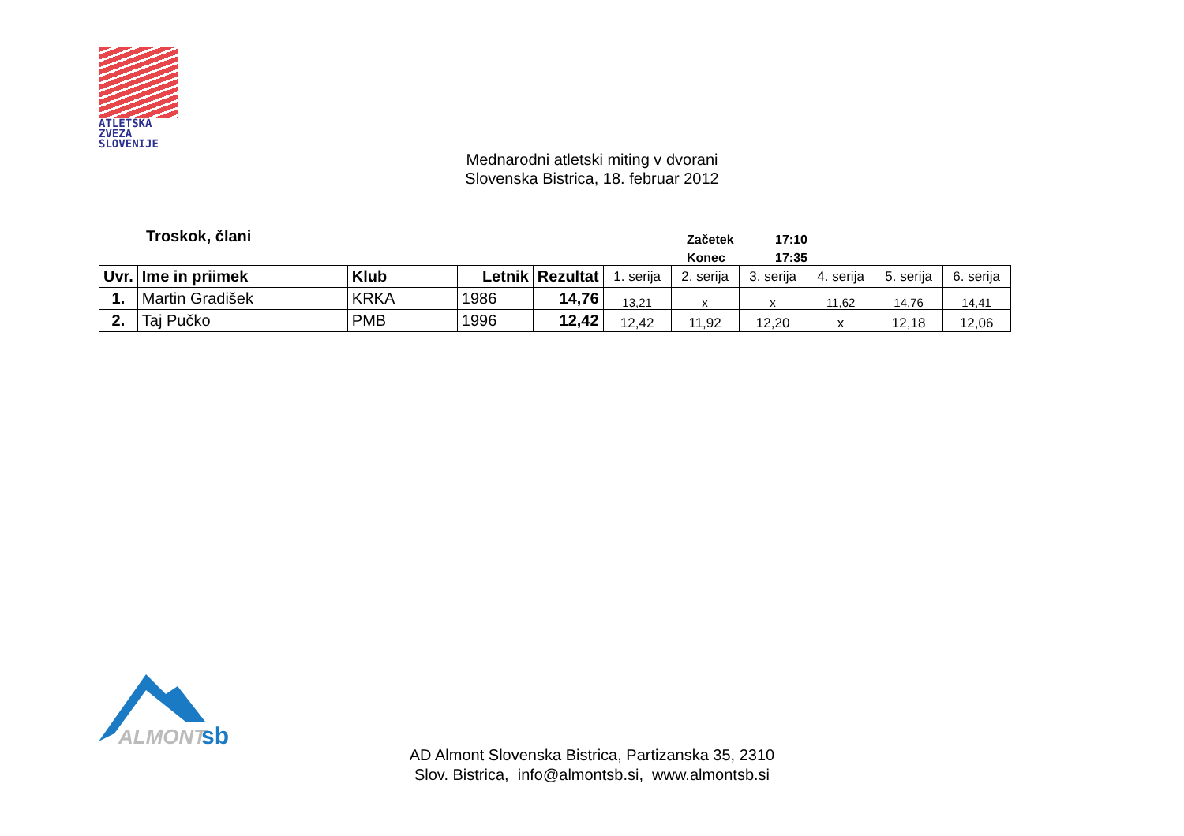ATLETSKA
ZVEZA
SLOVENIJE
Mednarodni atletski miting v dvorani
Slovenska Bistrica, 18. februar 2012
Troskok, člani
Začetek 17:10
Konec 17:35
| Uvr. | Ime in priimek | Klub | Letnik | Rezultat | 1. serija | 2. serija | 3. serija | 4. serija | 5. serija | 6. serija |
| --- | --- | --- | --- | --- | --- | --- | --- | --- | --- | --- |
| 1. | Martin Gradišek | KRKA | 1986 | 14,76 | 13,21 | x | x | 11,62 | 14,76 | 14,41 |
| 2. | Taj Pučko | PMB | 1996 | 12,42 | 12,42 | 11,92 | 12,20 | x | 12,18 | 12,06 |
ALMONT
sb
AD Almont Slovenska Bistrica, Partizanska 35, 2310
Slov. Bistrica, info@almontsb.si, www.almontsb.si